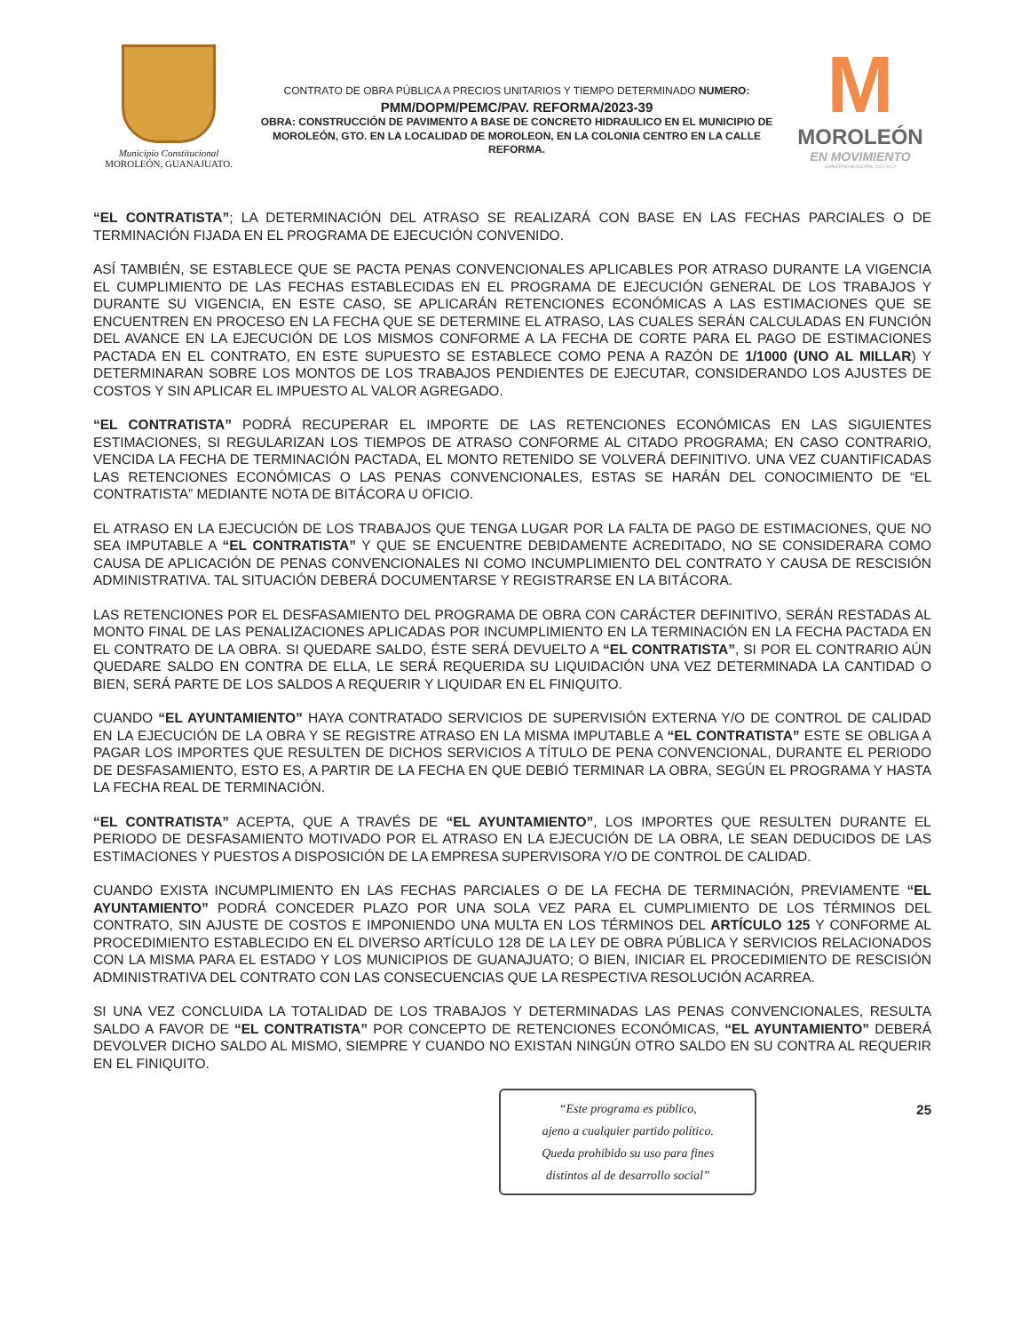Municipio Constitucional
MOROLEÓN, GUANAJUATO.
CONTRATO DE OBRA PÚBLICA A PRECIOS UNITARIOS Y TIEMPO DETERMINADO NUMERO:
PMM/DOPM/PEMC/PAV. REFORMA/2023-39
OBRA: CONSTRUCCIÓN DE PAVIMENTO A BASE DE CONCRETO HIDRAULICO EN EL MUNICIPIO DE MOROLEÓN, GTO. EN LA LOCALIDAD DE MOROLEON, EN LA COLONIA CENTRO EN LA CALLE REFORMA.
M
MOROLEÓN
EN MOVIMIENTO
GOBIERNO MUNICIPAL 2021-2024
“EL CONTRATISTA”; LA DETERMINACIÓN DEL ATRASO SE REALIZARÁ CON BASE EN LAS FECHAS PARCIALES O DE TERMINACIÓN FIJADA EN EL PROGRAMA DE EJECUCIÓN CONVENIDO.
ASÍ TAMBIÉN, SE ESTABLECE QUE SE PACTA PENAS CONVENCIONALES APLICABLES POR ATRASO DURANTE LA VIGENCIA EL CUMPLIMIENTO DE LAS FECHAS ESTABLECIDAS EN EL PROGRAMA DE EJECUCIÓN GENERAL DE LOS TRABAJOS Y DURANTE SU VIGENCIA, EN ESTE CASO, SE APLICARÁN RETENCIONES ECONÓMICAS A LAS ESTIMACIONES QUE SE ENCUENTREN EN PROCESO EN LA FECHA QUE SE DETERMINE EL ATRASO, LAS CUALES SERÁN CALCULADAS EN FUNCIÓN DEL AVANCE EN LA EJECUCIÓN DE LOS MISMOS CONFORME A LA FECHA DE CORTE PARA EL PAGO DE ESTIMACIONES PACTADA EN EL CONTRATO, EN ESTE SUPUESTO SE ESTABLECE COMO PENA A RAZÓN DE 1/1000 (UNO AL MILLAR) Y DETERMINARAN SOBRE LOS MONTOS DE LOS TRABAJOS PENDIENTES DE EJECUTAR, CONSIDERANDO LOS AJUSTES DE COSTOS Y SIN APLICAR EL IMPUESTO AL VALOR AGREGADO.
“EL CONTRATISTA” PODRÁ RECUPERAR EL IMPORTE DE LAS RETENCIONES ECONÓMICAS EN LAS SIGUIENTES ESTIMACIONES, SI REGULARIZAN LOS TIEMPOS DE ATRASO CONFORME AL CITADO PROGRAMA; EN CASO CONTRARIO, VENCIDA LA FECHA DE TERMINACIÓN PACTADA, EL MONTO RETENIDO SE VOLVERÁ DEFINITIVO. UNA VEZ CUANTIFICADAS LAS RETENCIONES ECONÓMICAS O LAS PENAS CONVENCIONALES, ESTAS SE HARÁN DEL CONOCIMIENTO DE “EL CONTRATISTA” MEDIANTE NOTA DE BITÁCORA U OFICIO.
EL ATRASO EN LA EJECUCIÓN DE LOS TRABAJOS QUE TENGA LUGAR POR LA FALTA DE PAGO DE ESTIMACIONES, QUE NO SEA IMPUTABLE A “EL CONTRATISTA” Y QUE SE ENCUENTRE DEBIDAMENTE ACREDITADO, NO SE CONSIDERARA COMO CAUSA DE APLICACIÓN DE PENAS CONVENCIONALES NI COMO INCUMPLIMIENTO DEL CONTRATO Y CAUSA DE RESCISIÓN ADMINISTRATIVA. TAL SITUACIÓN DEBERÁ DOCUMENTARSE Y REGISTRARSE EN LA BITÁCORA.
LAS RETENCIONES POR EL DESFASAMIENTO DEL PROGRAMA DE OBRA CON CARÁCTER DEFINITIVO, SERÁN RESTADAS AL MONTO FINAL DE LAS PENALIZACIONES APLICADAS POR INCUMPLIMIENTO EN LA TERMINACIÓN EN LA FECHA PACTADA EN EL CONTRATO DE LA OBRA. SI QUEDARE SALDO, ÉSTE SERÁ DEVUELTO A “EL CONTRATISTA”, SI POR EL CONTRARIO AÚN QUEDARE SALDO EN CONTRA DE ELLA, LE SERÁ REQUERIDA SU LIQUIDACIÓN UNA VEZ DETERMINADA LA CANTIDAD O BIEN, SERÁ PARTE DE LOS SALDOS A REQUERIR Y LIQUIDAR EN EL FINIQUITO.
CUANDO “EL AYUNTAMIENTO” HAYA CONTRATADO SERVICIOS DE SUPERVISIÓN EXTERNA Y/O DE CONTROL DE CALIDAD EN LA EJECUCIÓN DE LA OBRA Y SE REGISTRE ATRASO EN LA MISMA IMPUTABLE A “EL CONTRATISTA” ESTE SE OBLIGA A PAGAR LOS IMPORTES QUE RESULTEN DE DICHOS SERVICIOS A TÍTULO DE PENA CONVENCIONAL, DURANTE EL PERIODO DE DESFASAMIENTO, ESTO ES, A PARTIR DE LA FECHA EN QUE DEBIÓ TERMINAR LA OBRA, SEGÚN EL PROGRAMA Y HASTA LA FECHA REAL DE TERMINACIÓN.
“EL CONTRATISTA” ACEPTA, QUE A TRAVÉS DE “EL AYUNTAMIENTO”, LOS IMPORTES QUE RESULTEN DURANTE EL PERIODO DE DESFASAMIENTO MOTIVADO POR EL ATRASO EN LA EJECUCIÓN DE LA OBRA, LE SEAN DEDUCIDOS DE LAS ESTIMACIONES Y PUESTOS A DISPOSICIÓN DE LA EMPRESA SUPERVISORA Y/O DE CONTROL DE CALIDAD.
CUANDO EXISTA INCUMPLIMIENTO EN LAS FECHAS PARCIALES O DE LA FECHA DE TERMINACIÓN, PREVIAMENTE “EL AYUNTAMIENTO” PODRÁ CONCEDER PLAZO POR UNA SOLA VEZ PARA EL CUMPLIMIENTO DE LOS TÉRMINOS DEL CONTRATO, SIN AJUSTE DE COSTOS E IMPONIENDO UNA MULTA EN LOS TÉRMINOS DEL ARTÍCULO 125 Y CONFORME AL PROCEDIMIENTO ESTABLECIDO EN EL DIVERSO ARTÍCULO 128 DE LA LEY DE OBRA PÚBLICA Y SERVICIOS RELACIONADOS CON LA MISMA PARA EL ESTADO Y LOS MUNICIPIOS DE GUANAJUATO; O BIEN, INICIAR EL PROCEDIMIENTO DE RESCISIÓN ADMINISTRATIVA DEL CONTRATO CON LAS CONSECUENCIAS QUE LA RESPECTIVA RESOLUCIÓN ACARREA.
SI UNA VEZ CONCLUIDA LA TOTALIDAD DE LOS TRABAJOS Y DETERMINADAS LAS PENAS CONVENCIONALES, RESULTA SALDO A FAVOR DE “EL CONTRATISTA” POR CONCEPTO DE RETENCIONES ECONÓMICAS, “EL AYUNTAMIENTO” DEBERÁ DEVOLVER DICHO SALDO AL MISMO, SIEMPRE Y CUANDO NO EXISTAN NINGÚN OTRO SALDO EN SU CONTRA AL REQUERIR EN EL FINIQUITO.
“Este programa es público,
ajeno a cualquier partido político.
Queda prohibido su uso para fines
distintos al de desarrollo social”
25